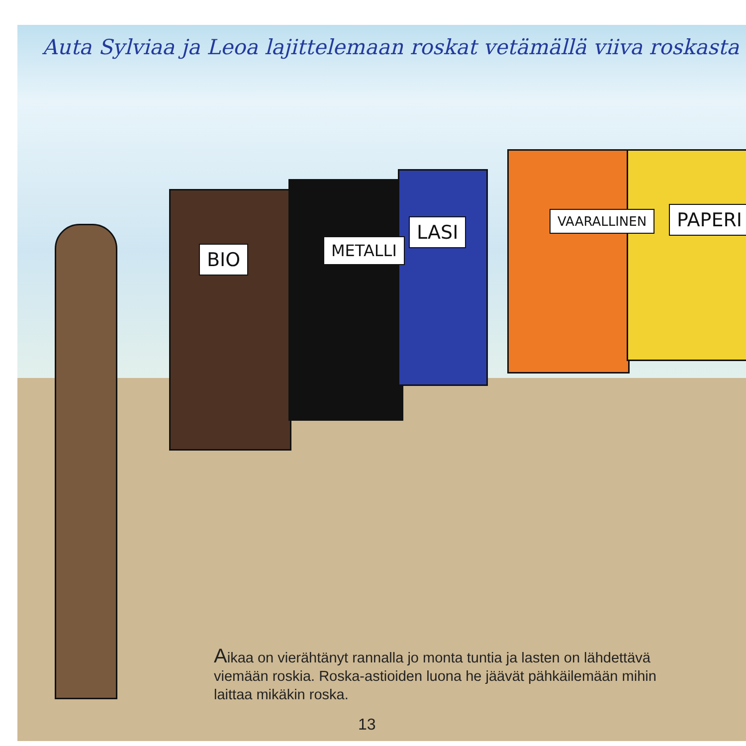Auta Sylviaa ja Leoa lajittelemaan roskat vetämällä viiva roskasta
BIO METALLI
LASI VAARALLINEN PAPERI
Aikaa on vierähtänyt rannalla jo monta tuntia ja lasten on lähdettävä viemään roskia. Roska-astioiden luona he jäävät pähkäilemään mihin laittaa mikäkin roska.
13